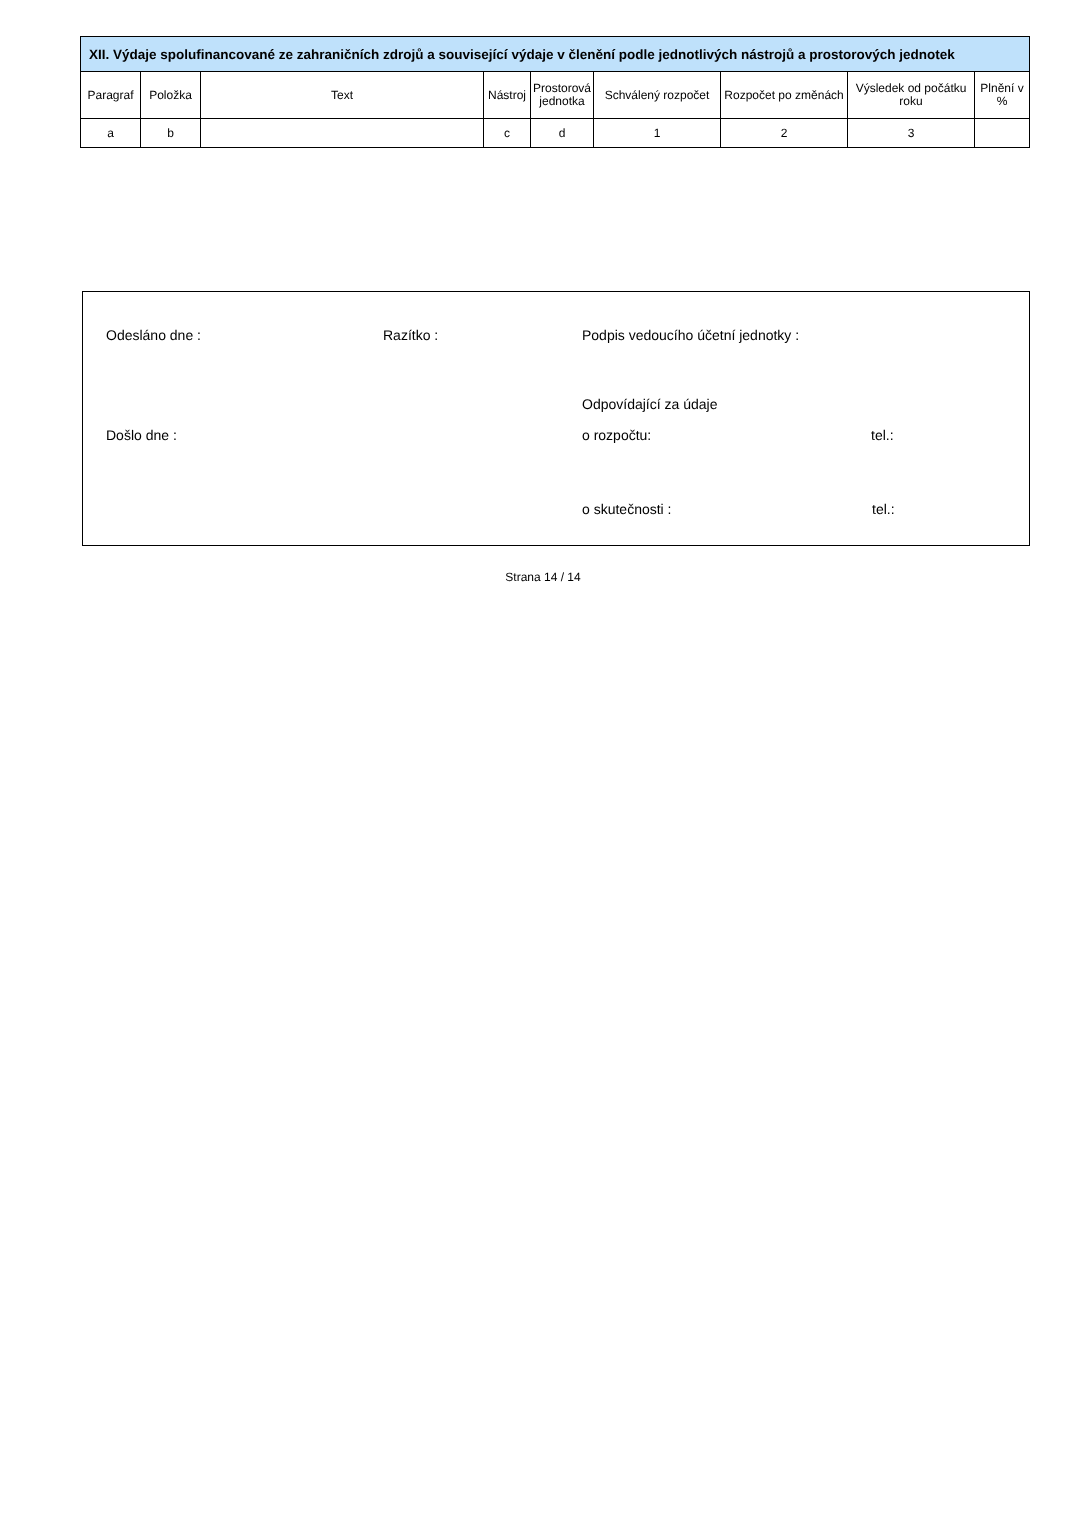| XII. Výdaje spolufinancované ze zahraničních zdrojů a související výdaje v členění podle jednotlivých nástrojů a prostorových jednotek | | | | | | | | |
| Paragraf | Položka | Text | Nástroj | Prostorová jednotka | Schválený rozpočet | Rozpočet po změnách | Výsledek od počátku roku | Plnění v % |
| a | b | | c | d | 1 | 2 | 3 | |
Odesláno dne : Razítko : Podpis vedoucího účetní jednotky :
Odpovídající za údaje
Došlo dne : o rozpočtu: tel.:
o skutečnosti : tel.:
Strana 14 / 14